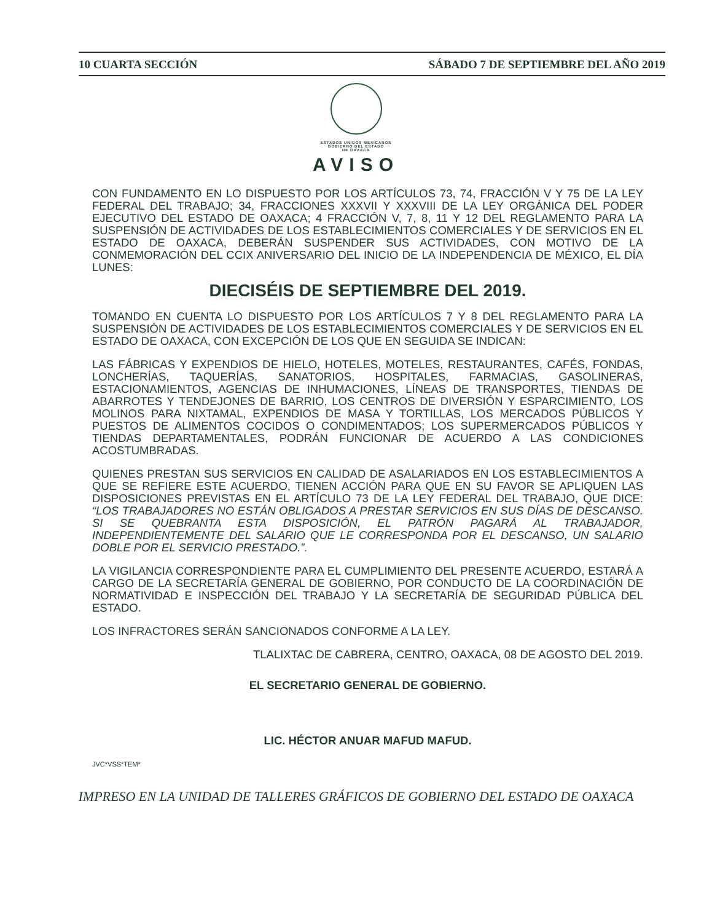10 CUARTA SECCIÓN SÁBADO 7 DE SEPTIEMBRE DEL AÑO 2019
ESTADOS UNIDOS MEXICANOS
GOBIERNO DEL ESTADO
DE OAXACA
AVISO
CON FUNDAMENTO EN LO DISPUESTO POR LOS ARTÍCULOS 73, 74, FRACCIÓN V Y 75 DE LA LEY FEDERAL DEL TRABAJO; 34, FRACCIONES XXXVII Y XXXVIII DE LA LEY ORGÁNICA DEL PODER EJECUTIVO DEL ESTADO DE OAXACA; 4 FRACCIÓN V, 7, 8, 11 Y 12 DEL REGLAMENTO PARA LA SUSPENSIÓN DE ACTIVIDADES DE LOS ESTABLECIMIENTOS COMERCIALES Y DE SERVICIOS EN EL ESTADO DE OAXACA, DEBERÁN SUSPENDER SUS ACTIVIDADES, CON MOTIVO DE LA CONMEMORACIÓN DEL CCIX ANIVERSARIO DEL INICIO DE LA INDEPENDENCIA DE MÉXICO, EL DÍA LUNES:
DIECISÉIS DE SEPTIEMBRE DEL 2019.
TOMANDO EN CUENTA LO DISPUESTO POR LOS ARTÍCULOS 7 Y 8 DEL REGLAMENTO PARA LA SUSPENSIÓN DE ACTIVIDADES DE LOS ESTABLECIMIENTOS COMERCIALES Y DE SERVICIOS EN EL ESTADO DE OAXACA, CON EXCEPCIÓN DE LOS QUE EN SEGUIDA SE INDICAN:
LAS FÁBRICAS Y EXPENDIOS DE HIELO, HOTELES, MOTELES, RESTAURANTES, CAFÉS, FONDAS, LONCHERÍAS, TAQUERÍAS, SANATORIOS, HOSPITALES, FARMACIAS, GASOLINERAS, ESTACIONAMIENTOS, AGENCIAS DE INHUMACIONES, LÍNEAS DE TRANSPORTES, TIENDAS DE ABARROTES Y TENDEJONES DE BARRIO, LOS CENTROS DE DIVERSIÓN Y ESPARCIMIENTO, LOS MOLINOS PARA NIXTAMAL, EXPENDIOS DE MASA Y TORTILLAS, LOS MERCADOS PÚBLICOS Y PUESTOS DE ALIMENTOS COCIDOS O CONDIMENTADOS; LOS SUPERMERCADOS PÚBLICOS Y TIENDAS DEPARTAMENTALES, PODRÁN FUNCIONAR DE ACUERDO A LAS CONDICIONES ACOSTUMBRADAS.
QUIENES PRESTAN SUS SERVICIOS EN CALIDAD DE ASALARIADOS EN LOS ESTABLECIMIENTOS A QUE SE REFIERE ESTE ACUERDO, TIENEN ACCIÓN PARA QUE EN SU FAVOR SE APLIQUEN LAS DISPOSICIONES PREVISTAS EN EL ARTÍCULO 73 DE LA LEY FEDERAL DEL TRABAJO, QUE DICE: “LOS TRABAJADORES NO ESTÁN OBLIGADOS A PRESTAR SERVICIOS EN SUS DÍAS DE DESCANSO. SI SE QUEBRANTA ESTA DISPOSICIÓN, EL PATRÓN PAGARÁ AL TRABAJADOR, INDEPENDIENTEMENTE DEL SALARIO QUE LE CORRESPONDA POR EL DESCANSO, UN SALARIO DOBLE POR EL SERVICIO PRESTADO.”.
LA VIGILANCIA CORRESPONDIENTE PARA EL CUMPLIMIENTO DEL PRESENTE ACUERDO, ESTARÁ A CARGO DE LA SECRETARÍA GENERAL DE GOBIERNO, POR CONDUCTO DE LA COORDINACIÓN DE NORMATIVIDAD E INSPECCIÓN DEL TRABAJO Y LA SECRETARÍA DE SEGURIDAD PÚBLICA DEL ESTADO.
LOS INFRACTORES SERÁN SANCIONADOS CONFORME A LA LEY.
TLALIXTAC DE CABRERA, CENTRO, OAXACA, 08 DE AGOSTO DEL 2019.
EL SECRETARIO GENERAL DE GOBIERNO.
LIC. HÉCTOR ANUAR MAFUD MAFUD.
JVC*VSS*TEM*
IMPRESO EN LA UNIDAD DE TALLERES GRÁFICOS DE GOBIERNO DEL ESTADO DE OAXACA